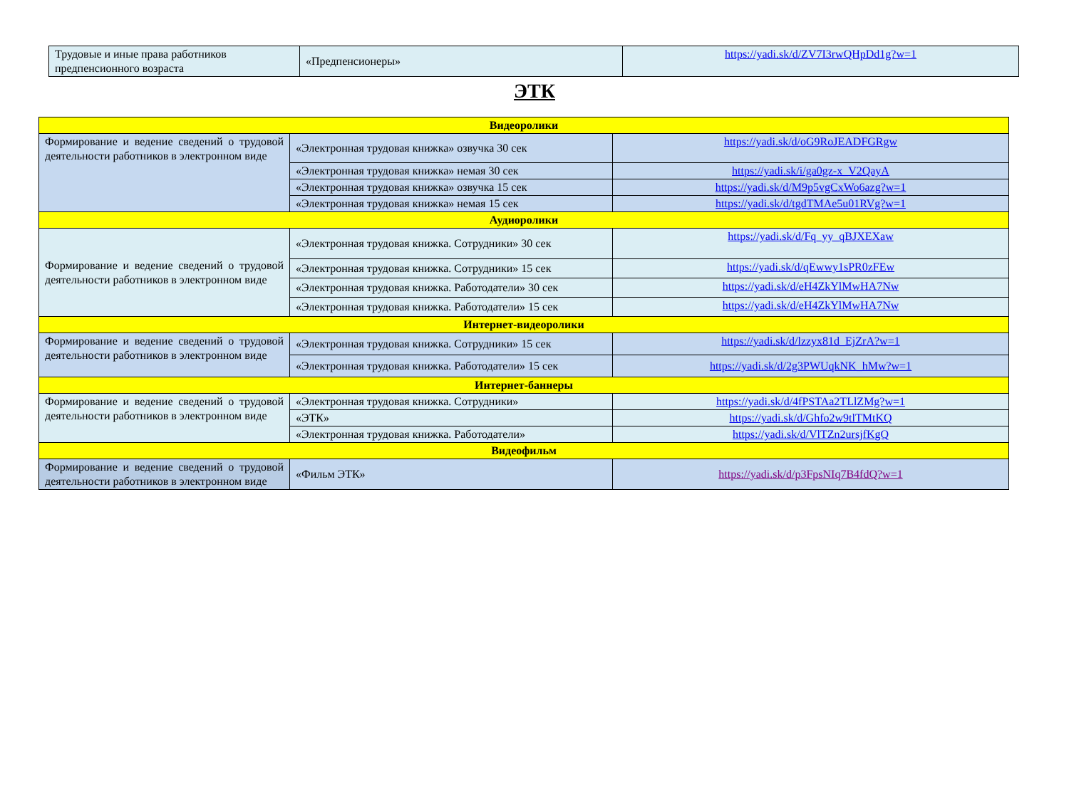| Трудовые и иные права работников предпенсионного возраста | «Предпенсионеры» | https://yadi.sk/d/ZV7I3rwQHpDd1g?w=1 |
ЭТК
| Видеоролики | | |
| Формирование и ведение сведений о трудовой деятельности работников в электронном виде | «Электронная трудовая книжка» озвучка 30 сек | https://yadi.sk/d/oG9RoJEADFGRgw |
| | «Электронная трудовая книжка» немая 30 сек | https://yadi.sk/i/ga0gz-x_V2QayA |
| | «Электронная трудовая книжка» озвучка 15 сек | https://yadi.sk/d/M9p5vgCxWo6azg?w=1 |
| | «Электронная трудовая книжка» немая 15 сек | https://yadi.sk/d/tgdTMAe5u01RVg?w=1 |
| Аудиоролики | | |
| Формирование и ведение сведений о трудовой деятельности работников в электронном виде | «Электронная трудовая книжка. Сотрудники» 30 сек | https://yadi.sk/d/Fq_yy_qBJXEXaw |
| | «Электронная трудовая книжка. Сотрудники» 15 сек | https://yadi.sk/d/qEwwy1sPR0zFEw |
| | «Электронная трудовая книжка. Работодатели» 30 сек | https://yadi.sk/d/eH4ZkYlMwHA7Nw |
| | «Электронная трудовая книжка. Работодатели» 15 сек | https://yadi.sk/d/eH4ZkYlMwHA7Nw |
| Интернет-видеоролики | | |
| Формирование и ведение сведений о трудовой деятельности работников в электронном виде | «Электронная трудовая книжка. Сотрудники» 15 сек | https://yadi.sk/d/lzzyx81d_EjZrA?w=1 |
| | «Электронная трудовая книжка. Работодатели» 15 сек | https://yadi.sk/d/2g3PWUqkNK_hMw?w=1 |
| Интернет-баннеры | | |
| Формирование и ведение сведений о трудовой деятельности работников в электронном виде | «Электронная трудовая книжка. Сотрудники» | https://yadi.sk/d/4fPSTAa2TLlZMg?w=1 |
| | «ЭТК» | https://yadi.sk/d/Ghfo2w9tlTMtKQ |
| | «Электронная трудовая книжка. Работодатели» | https://yadi.sk/d/VlTZn2ursjfKgQ |
| Видеофильм | | |
| Формирование и ведение сведений о трудовой деятельности работников в электронном виде | «Фильм ЭТК» | https://yadi.sk/d/p3FpsNIq7B4fdQ?w=1 |